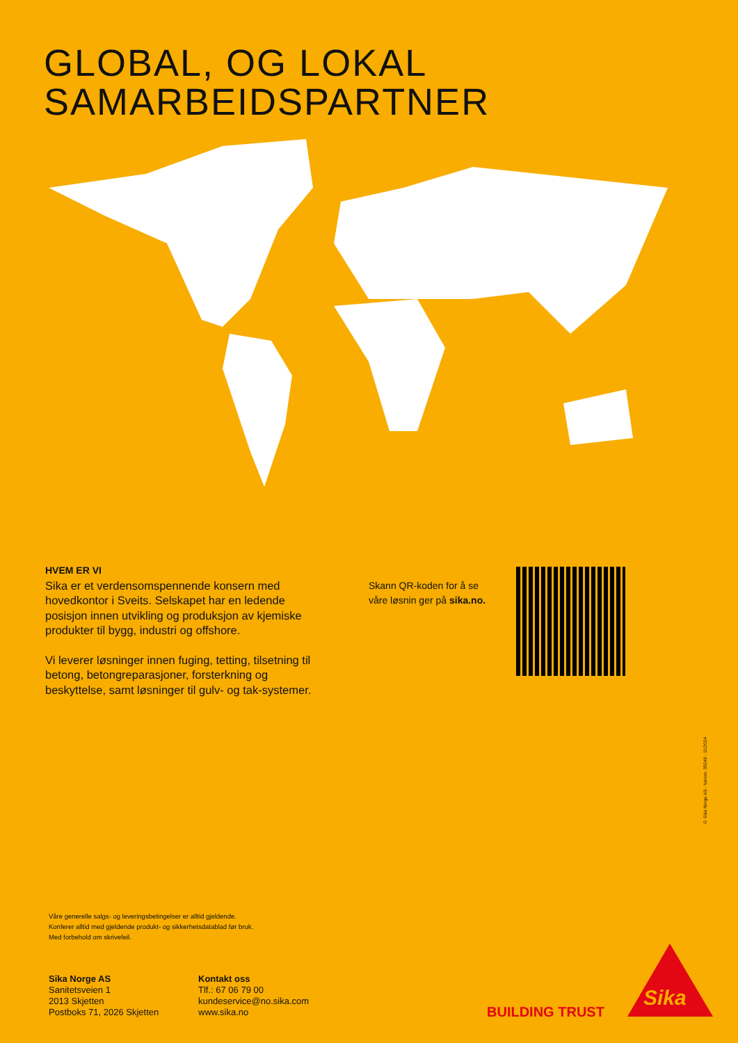GLOBAL, OG LOKAL
SAMARBEIDSPARTNER
HVEM ER VI
Sika er et verdensomspennende konsern med hovedkontor i Sveits. Selskapet har en ledende posisjon innen utvikling og produksjon av kjemiske produkter til bygg, industri og offshore.
Vi leverer løsninger innen fuging, tetting, tilsetning til betong, betongreparasjoner, forsterkning og beskyttelse, samt løsninger til gulv- og tak-systemer.
Skann QR-koden for å se
våre løsnin ger på sika.no.
© Sika Norge AS - Varenr. 35048 - 11/2024
Våre generelle salgs- og leveringsbetingelser er alltid gjeldende.
Konferer alltid med gjeldende produkt- og sikkerhetsdatablad før bruk.
Med forbehold om skrivefeil.
Sika Norge AS
Sanitetsveien 1
2013 Skjetten
Postboks 71, 2026 Skjetten
Kontakt oss
Tlf.: 67 06 79 00
kundeservice@no.sika.com
www.sika.no
BUILDING TRUST
Sika